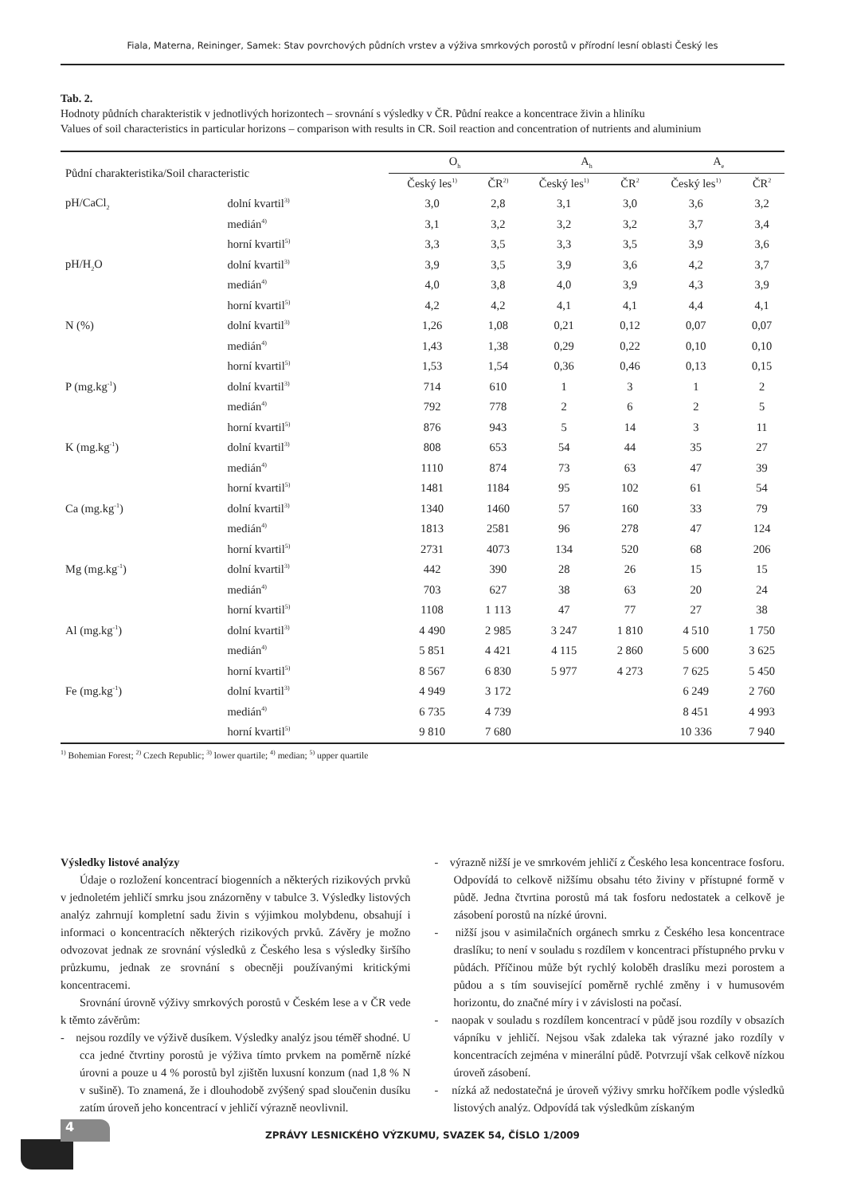Fiala, Materna, Reininger, Samek: Stav povrchových půdních vrstev a výživa smrkových porostů v přírodní lesní oblasti Český les
Tab. 2.
Hodnoty půdních charakteristik v jednotlivých horizontech – srovnání s výsledky v ČR. Půdní reakce a koncentrace živin a hliníku
Values of soil characteristics in particular horizons – comparison with results in CR. Soil reaction and concentration of nutrients and aluminium
| Půdní charakteristika/Soil characteristic | | O<sub>h</sub> | | A<sub>h</sub> | | A<sub>e</sub> | |
| --- | --- | --- | --- | --- | --- | --- | --- |
| | | Český les<sup>1)</sup> | ČR<sup>2)</sup> | Český les<sup>1)</sup> | ČR<sup>2</sup> | Český les<sup>1)</sup> | ČR<sup>2</sup> |
| pH/CaCl<sub>2</sub> | dolní kvartil<sup>3)</sup> | 3,0 | 2,8 | 3,1 | 3,0 | 3,6 | 3,2 |
| | medián<sup>4)</sup> | 3,1 | 3,2 | 3,2 | 3,2 | 3,7 | 3,4 |
| | horní kvartil<sup>5)</sup> | 3,3 | 3,5 | 3,3 | 3,5 | 3,9 | 3,6 |
| pH/H<sub>2</sub>O | dolní kvartil<sup>3)</sup> | 3,9 | 3,5 | 3,9 | 3,6 | 4,2 | 3,7 |
| | medián<sup>4)</sup> | 4,0 | 3,8 | 4,0 | 3,9 | 4,3 | 3,9 |
| | horní kvartil<sup>5)</sup> | 4,2 | 4,2 | 4,1 | 4,1 | 4,4 | 4,1 |
| N (%) | dolní kvartil<sup>3)</sup> | 1,26 | 1,08 | 0,21 | 0,12 | 0,07 | 0,07 |
| | medián<sup>4)</sup> | 1,43 | 1,38 | 0,29 | 0,22 | 0,10 | 0,10 |
| | horní kvartil<sup>5)</sup> | 1,53 | 1,54 | 0,36 | 0,46 | 0,13 | 0,15 |
| P (mg.kg<sup>-1</sup>) | dolní kvartil<sup>3)</sup> | 714 | 610 | 1 | 3 | 1 | 2 |
| | medián<sup>4)</sup> | 792 | 778 | 2 | 6 | 2 | 5 |
| | horní kvartil<sup>5)</sup> | 876 | 943 | 5 | 14 | 3 | 11 |
| K (mg.kg<sup>-1</sup>) | dolní kvartil<sup>3)</sup> | 808 | 653 | 54 | 44 | 35 | 27 |
| | medián<sup>4)</sup> | 1110 | 874 | 73 | 63 | 47 | 39 |
| | horní kvartil<sup>5)</sup> | 1481 | 1184 | 95 | 102 | 61 | 54 |
| Ca (mg.kg<sup>-1</sup>) | dolní kvartil<sup>3)</sup> | 1340 | 1460 | 57 | 160 | 33 | 79 |
| | medián<sup>4)</sup> | 1813 | 2581 | 96 | 278 | 47 | 124 |
| | horní kvartil<sup>5)</sup> | 2731 | 4073 | 134 | 520 | 68 | 206 |
| Mg (mg.kg<sup>-1</sup>) | dolní kvartil<sup>3)</sup> | 442 | 390 | 28 | 26 | 15 | 15 |
| | medián<sup>4)</sup> | 703 | 627 | 38 | 63 | 20 | 24 |
| | horní kvartil<sup>5)</sup> | 1108 | 1 113 | 47 | 77 | 27 | 38 |
| Al (mg.kg<sup>-1</sup>) | dolní kvartil<sup>3)</sup> | 4 490 | 2 985 | 3 247 | 1 810 | 4 510 | 1 750 |
| | medián<sup>4)</sup> | 5 851 | 4 421 | 4 115 | 2 860 | 5 600 | 3 625 |
| | horní kvartil<sup>5)</sup> | 8 567 | 6 830 | 5 977 | 4 273 | 7 625 | 5 450 |
| Fe (mg.kg<sup>-1</sup>) | dolní kvartil<sup>3)</sup> | 4 949 | 3 172 | | | 6 249 | 2 760 |
| | medián<sup>4)</sup> | 6 735 | 4 739 | | | 8 451 | 4 993 |
| | horní kvartil<sup>5)</sup> | 9 810 | 7 680 | | | 10 336 | 7 940 |
<sup>1)</sup> Bohemian Forest; <sup>2)</sup> Czech Republic; <sup>3)</sup> lower quartile; <sup>4)</sup> median; <sup>5)</sup> upper quartile
Výsledky listové analýzy
Údaje o rozložení koncentrací biogenních a některých rizikových prvků v jednoletém jehličí smrku jsou znázorněny v tabulce 3. Výsledky listových analýz zahrnují kompletní sadu živin s výjimkou molybdenu, obsahují i informaci o koncentracích některých rizikových prvků. Závěry je možno odvozovat jednak ze srovnání výsledků z Českého lesa s výsledky širšího průzkumu, jednak ze srovnání s obecněji používanými kritickými koncentracemi.
Srovnání úrovně výživy smrkových porostů v Českém lese a v ČR vede k těmto závěrům:
- nejsou rozdíly ve výživě dusíkem. Výsledky analýz jsou téměř shodné. U cca jedné čtvrtiny porostů je výživa tímto prvkem na poměrně nízké úrovni a pouze u 4 % porostů byl zjištěn luxusní konzum (nad 1,8 % N v sušině). To znamená, že i dlouhodobě zvýšený spad sloučenin dusíku zatím úroveň jeho koncentrací v jehličí výrazně neovlivnil.
- výrazně nižší je ve smrkovém jehličí z Českého lesa koncentrace fosforu. Odpovídá to celkově nižšímu obsahu této živiny v přístupné formě v půdě. Jedna čtvrtina porostů má tak fosforu nedostatek a celkově je zásobení porostů na nízké úrovni.
- nižší jsou v asimilačních orgánech smrku z Českého lesa koncentrace draslíku; to není v souladu s rozdílem v koncentraci přístupného prvku v půdách. Příčinou může být rychlý koloběh draslíku mezi porostem a půdou a s tím související poměrně rychlé změny i v humusovém horizontu, do značné míry i v závislosti na počasí.
- naopak v souladu s rozdílem koncentrací v půdě jsou rozdíly v obsazích vápníku v jehličí. Nejsou však zdaleka tak výrazné jako rozdíly v koncentracích zejména v minerální půdě. Potvrzují však celkově nízkou úroveň zásobení.
- nízká až nedostatečná je úroveň výživy smrku hořčíkem podle výsledků listových analýz. Odpovídá tak výsledkům získaným
4
ZPRÁVY LESNICKÉHO VÝZKUMU, SVAZEK 54, ČÍSLO 1/2009